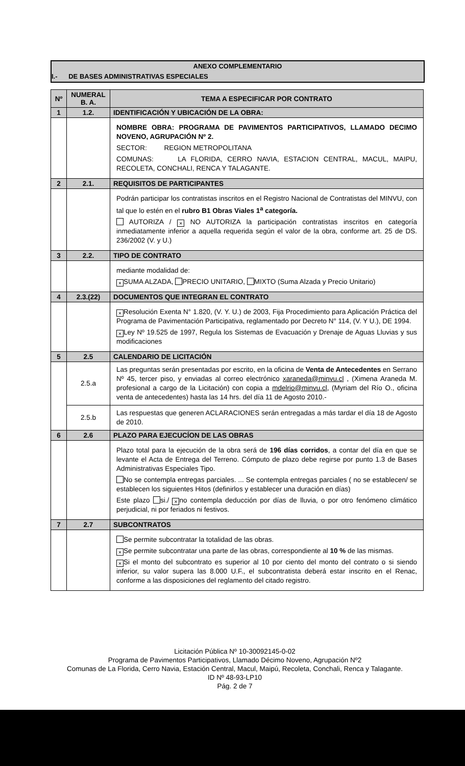ANEXO COMPLEMENTARIO
I.- DE BASES ADMINISTRATIVAS ESPECIALES
| Nº | NUMERAL B. A. | TEMA A ESPECIFICAR POR CONTRATO |
| --- | --- | --- |
| 1 | 1.2. | IDENTIFICACIÓN Y UBICACIÓN DE LA OBRA: |
| | | NOMBRE OBRA: PROGRAMA DE PAVIMENTOS PARTICIPATIVOS, LLAMADO DECIMO NOVENO, AGRUPACIÓN Nº 2. SECTOR: REGION METROPOLITANA COMUNAS: LA FLORIDA, CERRO NAVIA, ESTACION CENTRAL, MACUL, MAIPU, RECOLETA, CONCHALI, RENCA Y TALAGANTE. |
| 2 | 2.1. | REQUISITOS DE PARTICIPANTES |
| | | Podrán participar los contratistas inscritos en el Registro Nacional de Contratistas del MINVU, con tal que lo estén en el rubro B1 Obras Viales 1<sup>a</sup> categoría. AUTORIZA / × NO AUTORIZA la participación contratistas inscritos en categoría inmediatamente inferior a aquella requerida según el valor de la obra, conforme art. 25 de DS. 236/2002 (V. y U.) |
| 3 | 2.2. | TIPO DE CONTRATO |
| | | mediante modalidad de: × SUMA ALZADA, PRECIO UNITARIO, MIXTO (Suma Alzada y Precio Unitario) |
| 4 | 2.3.(22) | DOCUMENTOS QUE INTEGRAN EL CONTRATO |
| | | × Resolución Exenta N° 1.820, (V. Y. U.) de 2003, Fija Procedimiento para Aplicación Práctica del Programa de Pavimentación Participativa, reglamentado por Decreto N° 114, (V. Y U.), DE 1994. × Ley Nº 19.525 de 1997, Regula los Sistemas de Evacuación y Drenaje de Aguas Lluvias y sus modificaciones |
| 5 | 2.5 | CALENDARIO DE LICITACIÓN |
| | 2.5.a | Las preguntas serán presentadas por escrito, en la oficina de Venta de Antecedentes en Serrano Nº 45, tercer piso, y enviadas al correo electrónico xaraneda@minvu.cl , (Ximena Araneda M. profesional a cargo de la Licitación) con copia a mdelrio@minvu.cl , (Myriam del Río O., oficina venta de antecedentes) hasta las 14 hrs. del día 11 de Agosto 2010.- |
| | 2.5.b | Las respuestas que generen ACLARACIONES serán entregadas a más tardar el día 18 de Agosto de 2010. |
| 6 | 2.6 | PLAZO PARA EJECUCÍON DE LAS OBRAS |
| | | Plazo total para la ejecución de la obra será de 196 días corridos , a contar del día en que se levante el Acta de Entrega del Terreno. Cómputo de plazo debe regirse por punto 1.3 de Bases Administrativas Especiales Tipo. No se contempla entregas parciales. ... Se contempla entregas parciales ( no se establecen/ se establecen los siguientes Hitos (definirlos y establecer una duración en días) Este plazo si./ × no contempla deducción por días de lluvia, o por otro fenómeno climático perjudicial, ni por feriados ni festivos. |
| 7 | 2.7 | SUBCONTRATOS |
| | | Se permite subcontratar la totalidad de las obras. × Se permite subcontratar una parte de las obras, correspondiente al 10 % de las mismas. × Si el monto del subcontrato es superior al 10 por ciento del monto del contrato o si siendo inferior, su valor supera las 8.000 U.F., el subcontratista deberá estar inscrito en el Renac, conforme a las disposiciones del reglamento del citado registro. |
Licitación Pública Nº 10-30092145-0-02
Programa de Pavimentos Participativos, Llamado Décimo Noveno, Agrupación Nº2
Comunas de La Florida, Cerro Navia, Estación Central, Macul, Maipú, Recoleta, Conchali, Renca y Talagante.
ID Nº 48-93-LP10
Pág. 2 de 7